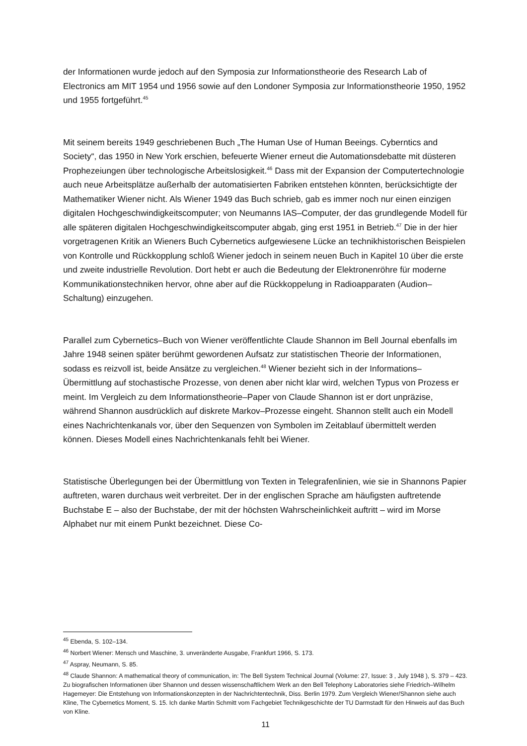der Informationen wurde jedoch auf den Symposia zur Informationstheorie des Research Lab of Electronics am MIT 1954 und 1956 sowie auf den Londoner Symposia zur Informationstheorie 1950, 1952 und 1955 fortgeführt.<sup>45</sup>
Mit seinem bereits 1949 geschriebenen Buch „The Human Use of Human Beeings. Cyberntics and Society“, das 1950 in New York erschien, befeuerte Wiener erneut die Automationsdebatte mit düsteren Prophezeiungen über technologische Arbeitslosigkeit.<sup>46</sup> Dass mit der Expansion der Computertechnologie auch neue Arbeitsplätze außerhalb der automatisierten Fabriken entstehen könnten, berücksichtigte der Mathematiker Wiener nicht. Als Wiener 1949 das Buch schrieb, gab es immer noch nur einen einzigen digitalen Hochgeschwindigkeitscomputer; von Neumanns IAS–Computer, der das grundlegende Modell für alle späteren digitalen Hochgeschwindigkeitscomputer abgab, ging erst 1951 in Betrieb.<sup>47</sup> Die in der hier vorgetragenen Kritik an Wieners Buch Cybernetics aufgewiesene Lücke an technikhistorischen Beispielen von Kontrolle und Rückkopplung schloß Wiener jedoch in seinem neuen Buch in Kapitel 10 über die erste und zweite industrielle Revolution. Dort hebt er auch die Bedeutung der Elektronenröhre für moderne Kommunikationstechniken hervor, ohne aber auf die Rückkoppelung in Radioapparaten (Audion–Schaltung) einzugehen.
Parallel zum Cybernetics–Buch von Wiener veröffentlichte Claude Shannon im Bell Journal ebenfalls im Jahre 1948 seinen später berühmt gewordenen Aufsatz zur statistischen Theorie der Informationen, sodass es reizvoll ist, beide Ansätze zu vergleichen.<sup>48</sup> Wiener bezieht sich in der Informations–Übermittlung auf stochastische Prozesse, von denen aber nicht klar wird, welchen Typus von Prozess er meint. Im Vergleich zu dem Informationstheorie–Paper von Claude Shannon ist er dort unpräzise, während Shannon ausdrücklich auf diskrete Markov–Prozesse eingeht. Shannon stellt auch ein Modell eines Nachrichtenkanals vor, über den Sequenzen von Symbolen im Zeitablauf übermittelt werden können. Dieses Modell eines Nachrichtenkanals fehlt bei Wiener.
Statistische Überlegungen bei der Übermittlung von Texten in Telegrafenlinien, wie sie in Shannons Papier auftreten, waren durchaus weit verbreitet. Der in der englischen Sprache am häufigsten auftretende Buchstabe E – also der Buchstabe, der mit der höchsten Wahrscheinlichkeit auftritt – wird im Morse Alphabet nur mit einem Punkt bezeichnet. Diese Co-
<sup>45</sup> Ebenda, S. 102–134.
<sup>46</sup> Norbert Wiener: Mensch und Maschine, 3. unveränderte Ausgabe, Frankfurt 1966, S. 173.
<sup>47</sup> Aspray, Neumann, S. 85.
<sup>48</sup> Claude Shannon: A mathematical theory of communication, in: The Bell System Technical Journal (Volume: 27, Issue: 3 , July 1948 ), S. 379 – 423. Zu biografischen Informationen über Shannon und dessen wissenschaftlichem Werk an den Bell Telephony Laboratories siehe Friedrich–Wilhelm Hagemeyer: Die Entstehung von Informationskonzepten in der Nachrichtentechnik, Diss. Berlin 1979. Zum Vergleich Wiener/Shannon siehe auch Kline, The Cybernetics Moment, S. 15. Ich danke Martin Schmitt vom Fachgebiet Technikgeschichte der TU Darmstadt für den Hinweis auf das Buch von Kline.
11